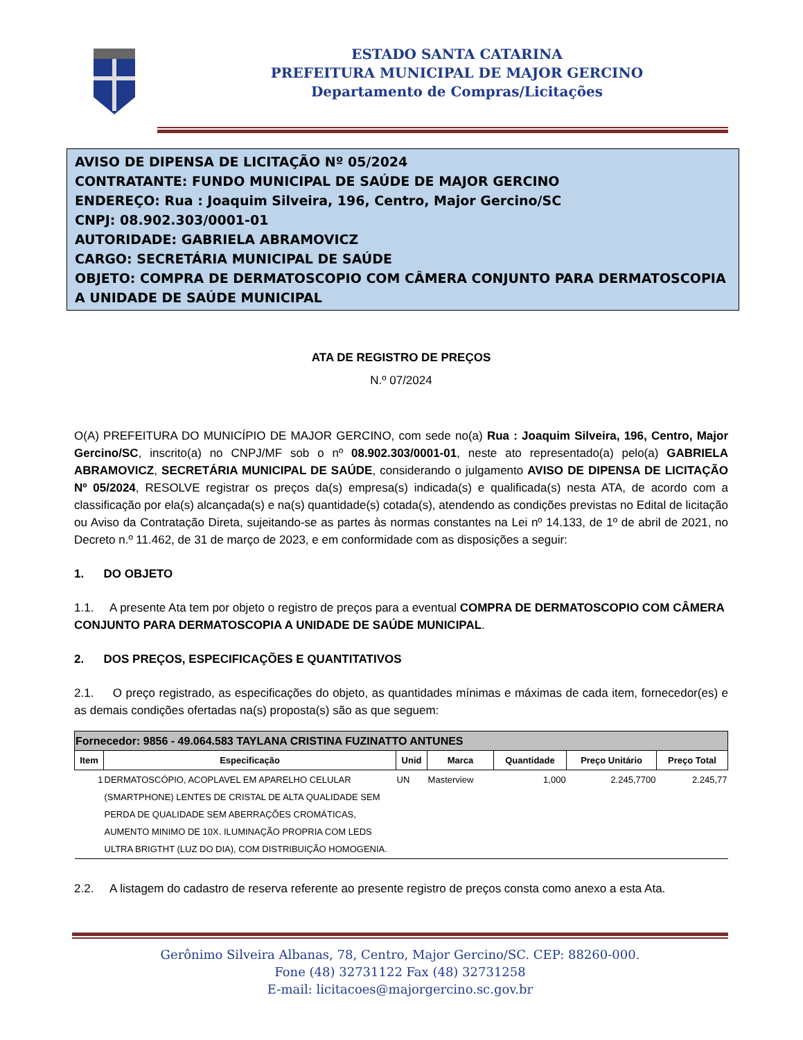ESTADO SANTA CATARINA
PREFEITURA MUNICIPAL DE MAJOR GERCINO
Departamento de Compras/Licitações
AVISO DE DIPENSA DE LICITAÇÃO Nº 05/2024
CONTRATANTE: FUNDO MUNICIPAL DE SAÚDE DE MAJOR GERCINO
ENDEREÇO: Rua : Joaquim Silveira, 196, Centro, Major Gercino/SC
CNPJ: 08.902.303/0001-01
AUTORIDADE: GABRIELA ABRAMOVICZ
CARGO: SECRETÁRIA MUNICIPAL DE SAÚDE
OBJETO: COMPRA DE DERMATOSCOPIO COM CÂMERA CONJUNTO PARA DERMATOSCOPIA A UNIDADE DE SAÚDE MUNICIPAL
ATA DE REGISTRO DE PREÇOS
N.º 07/2024
O(A) PREFEITURA DO MUNICÍPIO DE MAJOR GERCINO, com sede no(a) Rua : Joaquim Silveira, 196, Centro, Major Gercino/SC, inscrito(a) no CNPJ/MF sob o nº 08.902.303/0001-01, neste ato representado(a) pelo(a) GABRIELA ABRAMOVICZ, SECRETÁRIA MUNICIPAL DE SAÚDE, considerando o julgamento AVISO DE DIPENSA DE LICITAÇÃO Nº 05/2024, RESOLVE registrar os preços da(s) empresa(s) indicada(s) e qualificada(s) nesta ATA, de acordo com a classificação por ela(s) alcançada(s) e na(s) quantidade(s) cotada(s), atendendo as condições previstas no Edital de licitação ou Aviso da Contratação Direta, sujeitando-se as partes às normas constantes na Lei nº 14.133, de 1º de abril de 2021, no Decreto n.º 11.462, de 31 de março de 2023, e em conformidade com as disposições a seguir:
1. DO OBJETO
1.1. A presente Ata tem por objeto o registro de preços para a eventual COMPRA DE DERMATOSCOPIO COM CÂMERA CONJUNTO PARA DERMATOSCOPIA A UNIDADE DE SAÚDE MUNICIPAL.
2. DOS PREÇOS, ESPECIFICAÇÕES E QUANTITATIVOS
2.1. O preço registrado, as especificações do objeto, as quantidades mínimas e máximas de cada item, fornecedor(es) e as demais condições ofertadas na(s) proposta(s) são as que seguem:
| Fornecedor: 9856 - 49.064.583 TAYLANA CRISTINA FUZINATTO ANTUNES | | | | | | |
| --- | --- | --- | --- | --- | --- | --- |
| Item | Especificação | Unid | Marca | Quantidade | Preço Unitário | Preço Total |
| 1 | DERMATOSCÓPIO, ACOPLAVEL EM APARELHO CELULAR (SMARTPHONE) LENTES DE CRISTAL DE ALTA QUALIDADE SEM PERDA DE QUALIDADE SEM ABERRAÇÕES CROMÁTICAS, AUMENTO MINIMO DE 10X. ILUMINAÇÃO PROPRIA COM LEDS ULTRA BRIGTHT (LUZ DO DIA), COM DISTRIBUIÇÃO HOMOGENIA. | UN | Masterview | 1,000 | 2.245,7700 | 2.245,77 |
2.2. A listagem do cadastro de reserva referente ao presente registro de preços consta como anexo a esta Ata.
Gerônimo Silveira Albanas, 78, Centro, Major Gercino/SC. CEP: 88260-000.
Fone (48) 32731122 Fax (48) 32731258
E-mail: licitacoes@majorgercino.sc.gov.br